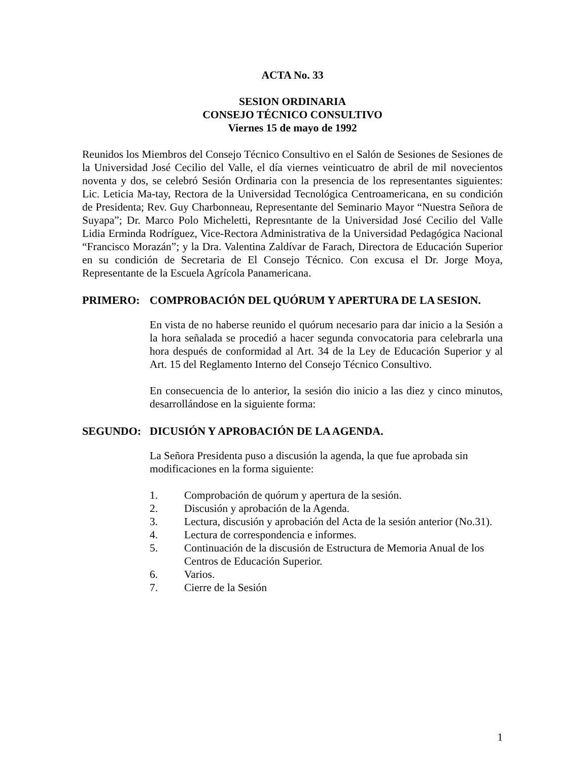ACTA No. 33
SESION ORDINARIA
CONSEJO TÉCNICO CONSULTIVO
Viernes 15 de mayo de 1992
Reunidos los Miembros del Consejo Técnico Consultivo en el Salón de Sesiones de Sesiones de la Universidad José Cecilio del Valle, el día viernes veinticuatro de abril de mil novecientos noventa y dos, se celebró Sesión Ordinaria con la presencia de los representantes siguientes: Lic. Leticia Ma-tay, Rectora de la Universidad Tecnológica Centroamericana, en su condición de Presidenta; Rev. Guy Charbonneau, Representante del Seminario Mayor “Nuestra Señora de Suyapa”; Dr. Marco Polo Micheletti, Represntante de la Universidad José Cecilio del Valle Lidia Erminda Rodríguez, Vice-Rectora Administrativa de la Universidad Pedagógica Nacional “Francisco Morazán”; y la Dra. Valentina Zaldívar de Farach, Directora de Educación Superior en su condición de Secretaria de El Consejo Técnico. Con excusa el Dr. Jorge Moya, Representante de la Escuela Agrícola Panamericana.
PRIMERO: COMPROBACIÓN DEL QUÓRUM Y APERTURA DE LA SESION.
En vista de no haberse reunido el quórum necesario para dar inicio a la Sesión a la hora señalada se procedió a hacer segunda convocatoria para celebrarla una hora después de conformidad al Art. 34 de la Ley de Educación Superior y al Art. 15 del Reglamento Interno del Consejo Técnico Consultivo.
En consecuencia de lo anterior, la sesión dio inicio a las diez y cinco minutos, desarrollándose en la siguiente forma:
SEGUNDO: DICUSIÓN Y APROBACIÓN DE LA AGENDA.
La Señora Presidenta puso a discusión la agenda, la que fue aprobada sin modificaciones en la forma siguiente:
1. Comprobación de quórum y apertura de la sesión.
2. Discusión y aprobación de la Agenda.
3. Lectura, discusión y aprobación del Acta de la sesión anterior (No.31).
4. Lectura de correspondencia e informes.
5. Continuación de la discusión de Estructura de Memoria Anual de los Centros de Educación Superior.
6. Varios.
7. Cierre de la Sesión
1